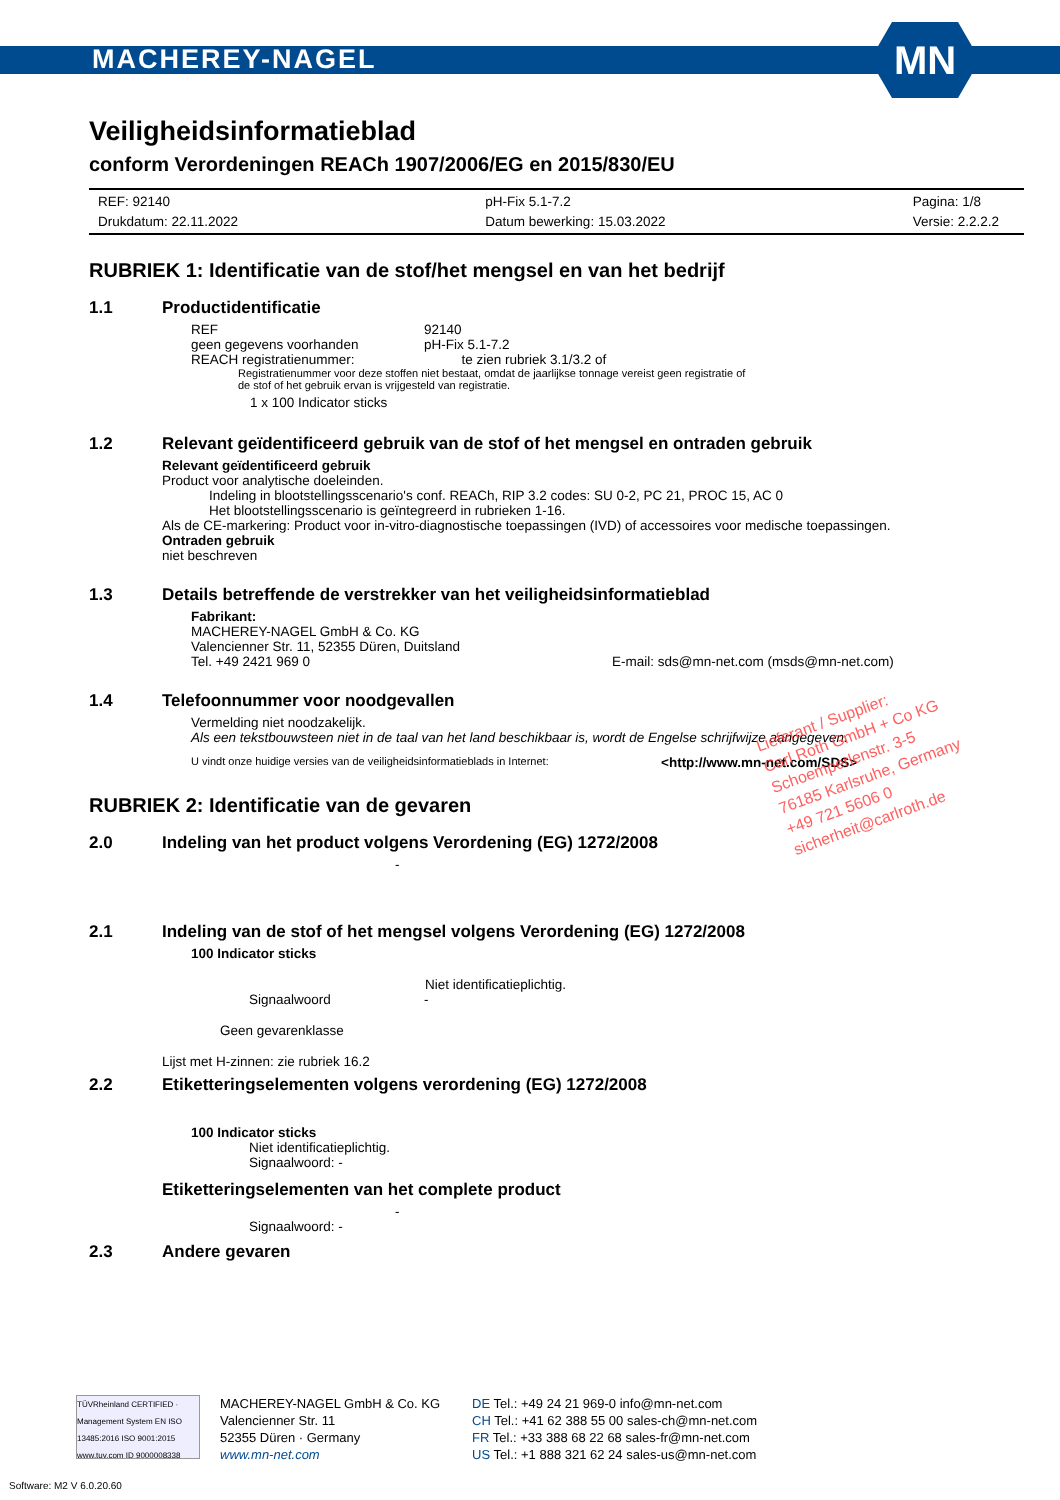MACHEREY-NAGEL
MN
Veiligheidsinformatieblad
conform Verordeningen REACh 1907/2006/EG en 2015/830/EU
REF: 92140
Drukdatum: 22.11.2022
pH-Fix 5.1-7.2
Datum bewerking: 15.03.2022
Pagina: 1/8
Versie: 2.2.2.2
RUBRIEK 1: Identificatie van de stof/het mengsel en van het bedrijf
1.1 Productidentificatie
REF 92140
geen gegevens voorhanden pH-Fix 5.1-7.2
REACH registratienummer: te zien rubriek 3.1/3.2 of
Registratienummer voor deze stoffen niet bestaat, omdat de jaarlijkse tonnage vereist geen registratie of
de stof of het gebruik ervan is vrijgesteld van registratie.
1 x 100 Indicator sticks
1.2 Relevant geïdentificeerd gebruik van de stof of het mengsel en ontraden gebruik
Relevant geïdentificeerd gebruik
Product voor analytische doeleinden.
Indeling in blootstellingsscenario's conf. REACh, RIP 3.2 codes: SU 0-2, PC 21, PROC 15, AC 0
Het blootstellingsscenario is geïntegreerd in rubrieken 1-16.
Als de CE-markering: Product voor in-vitro-diagnostische toepassingen (IVD) of accessoires voor medische toepassingen.
Ontraden gebruik
niet beschreven
1.3 Details betreffende de verstrekker van het veiligheidsinformatieblad
Fabrikant:
MACHEREY-NAGEL GmbH & Co. KG
Valencienner Str. 11, 52355 Düren, Duitsland
Tel. +49 2421 969 0 E-mail: sds@mn-net.com (msds@mn-net.com)
1.4 Telefoonnummer voor noodgevallen
Vermelding niet noodzakelijk.
Als een tekstbouwsteen niet in de taal van het land beschikbaar is, wordt de Engelse schrijfwijze aangegeven.
U vindt onze huidige versies van de veiligheidsinformatieblads in Internet: <http://www.mn-net.com/SDS>
RUBRIEK 2: Identificatie van de gevaren
2.0 Indeling van het product volgens Verordening (EG) 1272/2008
-
2.1 Indeling van de stof of het mengsel volgens Verordening (EG) 1272/2008
100 Indicator sticks
Niet identificatieplichtig.
Signaalwoord -
Geen gevarenklasse
Lijst met H-zinnen: zie rubriek 16.2
2.2 Etiketteringselementen volgens verordening (EG) 1272/2008
100 Indicator sticks
Niet identificatieplichtig.
Signaalwoord: -
Etiketteringselementen van het complete product
-
Signaalwoord: -
2.3 Andere gevaren
Lieferant / Supplier:
Carl Roth GmbH + Co KG
Schoemperlenstr. 3-5
76185 Karlsruhe, Germany
+49 721 5606 0
sicherheit@carlroth.de
TÜVRheinland CERTIFIED · Management System EN ISO 13485:2016 ISO 9001:2015 www.tuv.com ID 9000008338
MACHEREY-NAGEL GmbH & Co. KG
Valencienner Str. 11
52355 Düren · Germany
www.mn-net.com
DE Tel.: +49 24 21 969-0 info@mn-net.com
CH Tel.: +41 62 388 55 00 sales-ch@mn-net.com
FR Tel.: +33 388 68 22 68 sales-fr@mn-net.com
US Tel.: +1 888 321 62 24 sales-us@mn-net.com
Software: M2 V 6.0.20.60